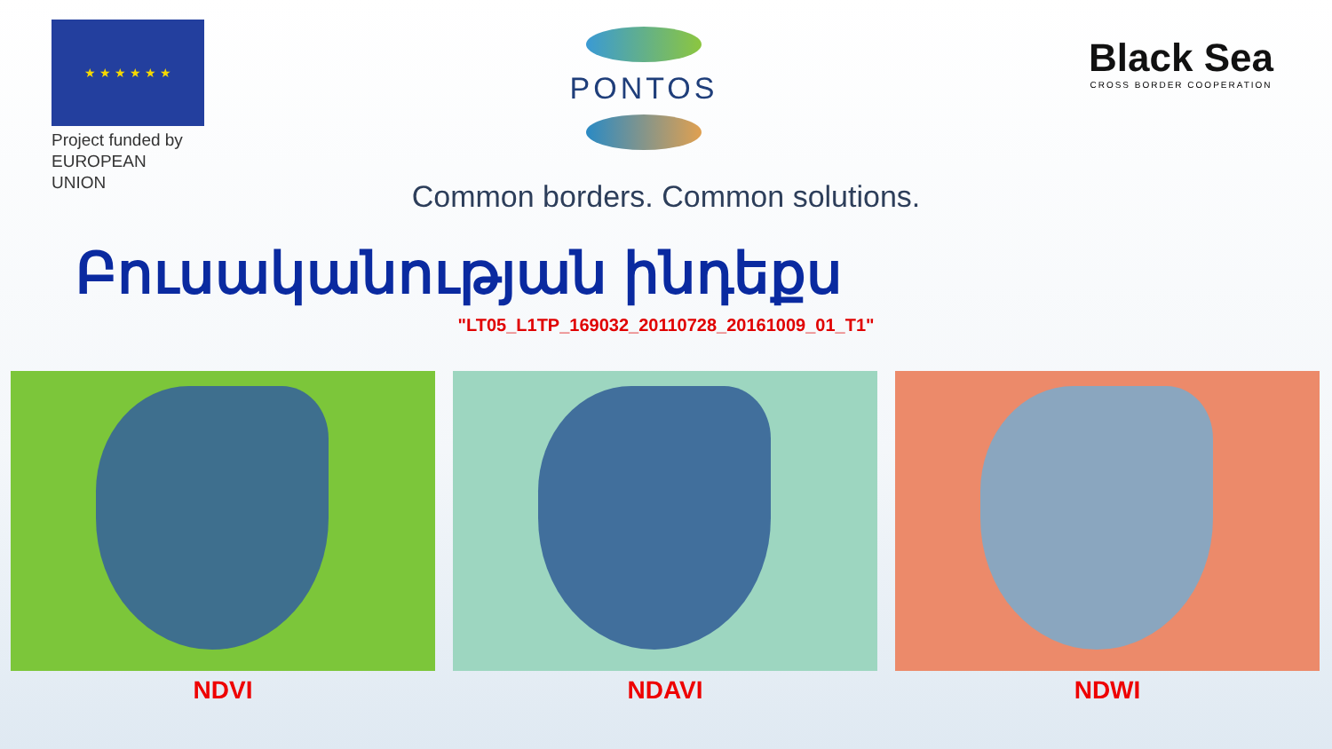★ ★ ★ ★ ★ ★
Project funded by
EUROPEAN UNION
PONTOS
Black Sea
CROSS BORDER COOPERATION
Common borders. Common solutions.
Բուսականության ինդեքս
"LT05_L1TP_169032_20110728_20161009_01_T1"
NDVI NDAVI NDWI